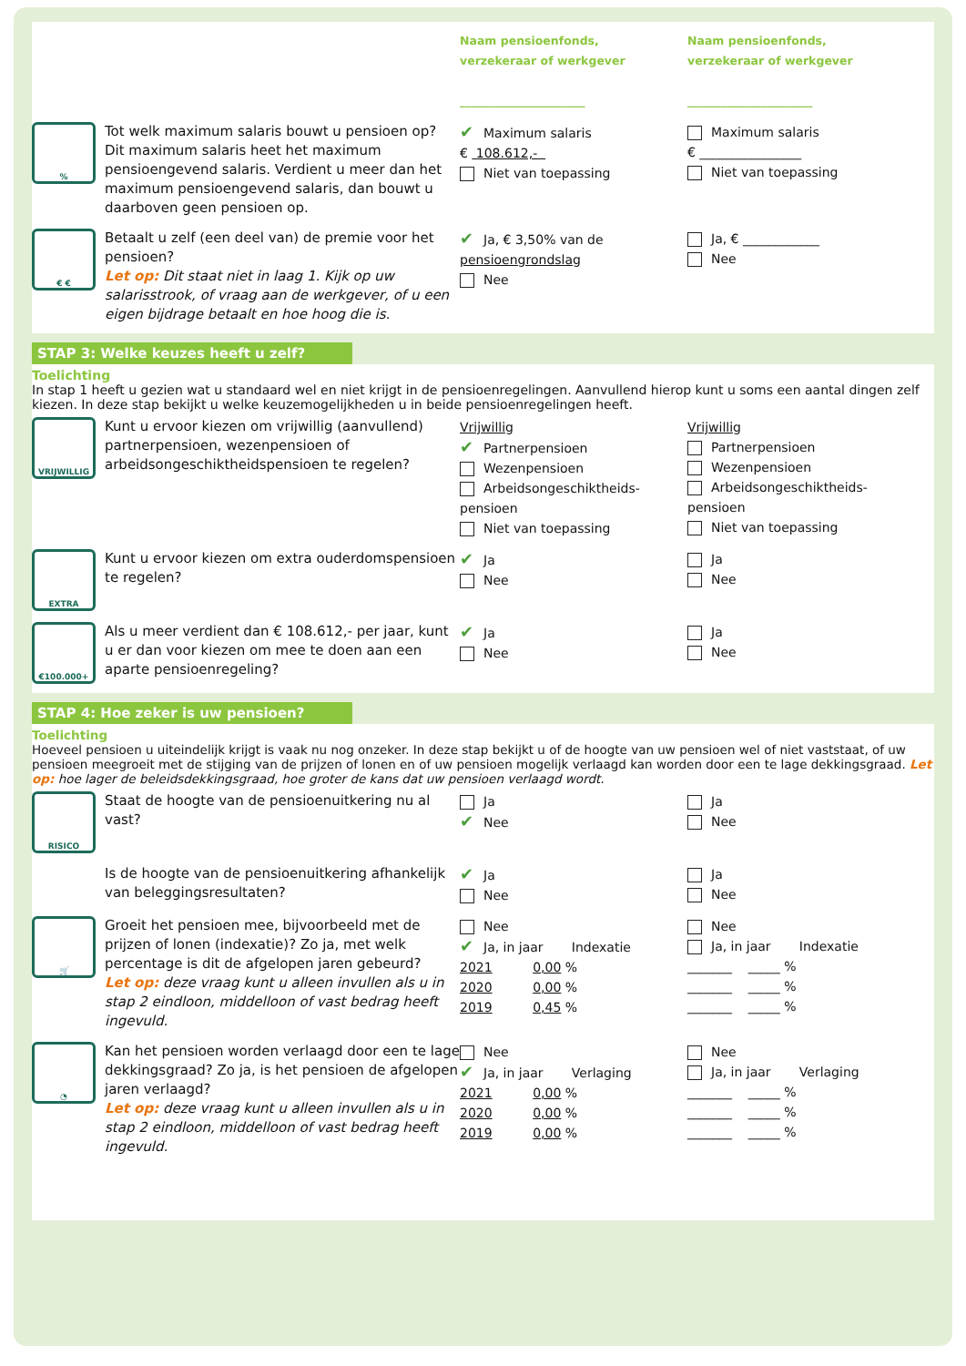Naam pensioenfonds,
verzekeraar of werkgever
______________________
Naam pensioenfonds,
verzekeraar of werkgever
______________________
%
Tot welk maximum salaris bouwt u pensioen op? Dit maximum salaris heet het maximum pensioengevend salaris. Verdient u meer dan het maximum pensioengevend salaris, dan bouwt u daarboven geen pensioen op.
✔ Maximum salaris
€ 108.612,-
Niet van toepassing
Maximum salaris
€ ________________
Niet van toepassing
€ €
Betaalt u zelf (een deel van) de premie voor het pensioen?
Let op: Dit staat niet in laag 1. Kijk op uw salarisstrook, of vraag aan de werkgever, of u een eigen bijdrage betaalt en hoe hoog die is.
✔ Ja, € 3,50% van de pensioengrondslag
Nee
Ja, € ____________
Nee
STAP 3: Welke keuzes heeft u zelf?
Toelichting
In stap 1 heeft u gezien wat u standaard wel en niet krijgt in de pensioenregelingen. Aanvullend hierop kunt u soms een aantal dingen zelf kiezen. In deze stap bekijkt u welke keuzemogelijkheden u in beide pensioenregelingen heeft.
VRIJWILLIG
Kunt u ervoor kiezen om vrijwillig (aanvullend) partnerpensioen, wezenpensioen of arbeidsongeschiktheidspensioen te regelen?
Vrijwillig
✔ Partnerpensioen
Wezenpensioen
Arbeidsongeschiktheids-pensioen
Niet van toepassing
Vrijwillig
Partnerpensioen
Wezenpensioen
Arbeidsongeschiktheids-pensioen
Niet van toepassing
EXTRA
Kunt u ervoor kiezen om extra ouderdomspensioen te regelen?
✔ Ja
Nee
Ja
Nee
€100.000+
Als u meer verdient dan € 108.612,- per jaar, kunt u er dan voor kiezen om mee te doen aan een aparte pensioenregeling?
✔ Ja
Nee
Ja
Nee
STAP 4: Hoe zeker is uw pensioen?
Toelichting
Hoeveel pensioen u uiteindelijk krijgt is vaak nu nog onzeker. In deze stap bekijkt u of de hoogte van uw pensioen wel of niet vaststaat, of uw pensioen meegroeit met de stijging van de prijzen of lonen en of uw pensioen mogelijk verlaagd kan worden door een te lage dekkingsgraad. Let op: hoe lager de beleidsdekkingsgraad, hoe groter de kans dat uw pensioen verlaagd wordt.
RISICO
Staat de hoogte van de pensioenuitkering nu al vast?
Ja
✔ Nee
Ja
Nee
Is de hoogte van de pensioenuitkering afhankelijk van beleggingsresultaten?
✔ Ja
Nee
Ja
Nee
🛒
Groeit het pensioen mee, bijvoorbeeld met de prijzen of lonen (indexatie)? Zo ja, met welk percentage is dit de afgelopen jaren gebeurd?
Let op: deze vraag kunt u alleen invullen als u in stap 2 eindloon, middelloon of vast bedrag heeft ingevuld.
Nee
✔ Ja, in jaar Indexatie
2021 0,00 %
2020 0,00 %
2019 0,45 %
Nee
Ja, in jaar Indexatie
_______ _____ %
_______ _____ %
_______ _____ %
◔
Kan het pensioen worden verlaagd door een te lage dekkingsgraad? Zo ja, is het pensioen de afgelopen jaren verlaagd?
Let op: deze vraag kunt u alleen invullen als u in stap 2 eindloon, middelloon of vast bedrag heeft ingevuld.
Nee
✔ Ja, in jaar Verlaging
2021 0,00 %
2020 0,00 %
2019 0,00 %
Nee
Ja, in jaar Verlaging
_______ _____ %
_______ _____ %
_______ _____ %